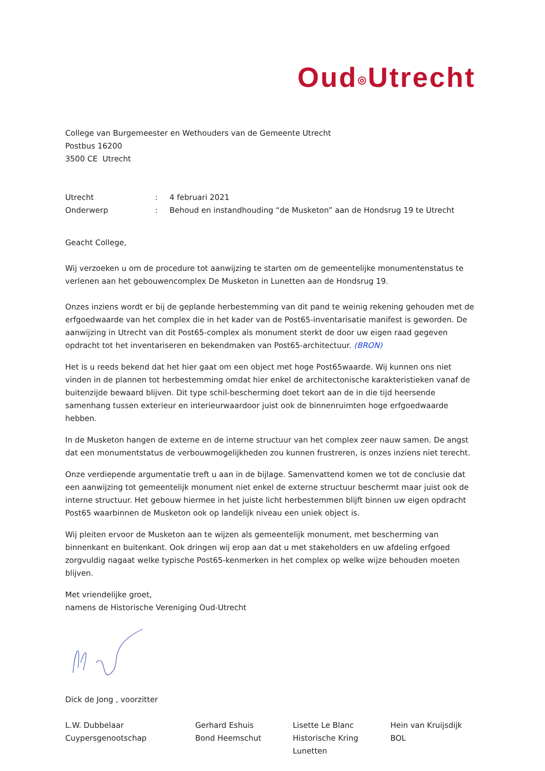Oud◎Utrecht
College van Burgemeester en Wethouders van de Gemeente Utrecht
Postbus 16200
3500 CE Utrecht
Utrecht
:
4 februari 2021
Onderwerp
:
Behoud en instandhouding “de Musketon” aan de Hondsrug 19 te Utrecht
Geacht College,
Wij verzoeken u om de procedure tot aanwijzing te starten om de gemeentelijke monumentenstatus te verlenen aan het gebouwencomplex De Musketon in Lunetten aan de Hondsrug 19.
Onzes inziens wordt er bij de geplande herbestemming van dit pand te weinig rekening gehouden met de erfgoedwaarde van het complex die in het kader van de Post65-inventarisatie manifest is geworden. De aanwijzing in Utrecht van dit Post65-complex als monument sterkt de door uw eigen raad gegeven opdracht tot het inventariseren en bekendmaken van Post65-architectuur. (BRON)
Het is u reeds bekend dat het hier gaat om een object met hoge Post65waarde. Wij kunnen ons niet vinden in de plannen tot herbestemming omdat hier enkel de architectonische karakteristieken vanaf de buitenzijde bewaard blijven. Dit type schil-bescherming doet tekort aan de in die tijd heersende samenhang tussen exterieur en interieurwaardoor juist ook de binnenruimten hoge erfgoedwaarde hebben.
In de Musketon hangen de externe en de interne structuur van het complex zeer nauw samen. De angst dat een monumentstatus de verbouwmogelijkheden zou kunnen frustreren, is onzes inziens niet terecht.
Onze verdiepende argumentatie treft u aan in de bijlage. Samenvattend komen we tot de conclusie dat een aanwijzing tot gemeentelijk monument niet enkel de externe structuur beschermt maar juist ook de interne structuur. Het gebouw hiermee in het juiste licht herbestemmen blijft binnen uw eigen opdracht Post65 waarbinnen de Musketon ook op landelijk niveau een uniek object is.
Wij pleiten ervoor de Musketon aan te wijzen als gemeentelijk monument, met bescherming van binnenkant en buitenkant. Ook dringen wij erop aan dat u met stakeholders en uw afdeling erfgoed zorgvuldig nagaat welke typische Post65-kenmerken in het complex op welke wijze behouden moeten blijven.
Met vriendelijke groet,
namens de Historische Vereniging Oud-Utrecht
Dick de Jong , voorzitter
L.W. Dubbelaar
Cuypersgenootschap
Gerhard Eshuis
Bond Heemschut
Lisette Le Blanc
Historische Kring
Lunetten
Hein van Kruijsdijk
BOL